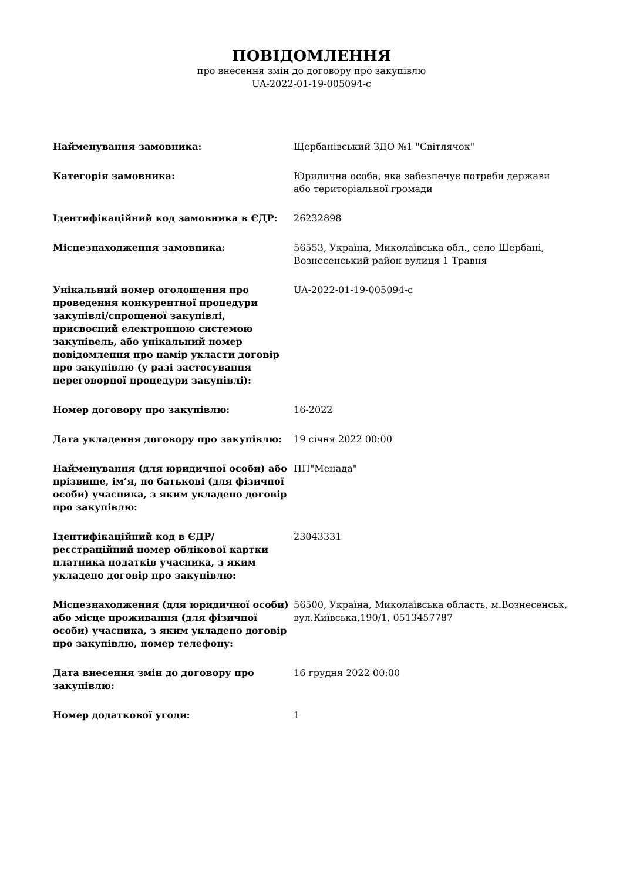ПОВІДОМЛЕННЯ
про внесення змін до договору про закупівлю
UA-2022-01-19-005094-c
| Найменування замовника: | Щербанівський ЗДО №1 "Світлячок" |
| Категорія замовника: | Юридична особа, яка забезпечує потреби держави або територіальної громади |
| Ідентифікаційний код замовника в ЄДР: | 26232898 |
| Місцезнаходження замовника: | 56553, Україна, Миколаївська обл., село Щербані, Вознесенський район вулиця 1 Травня |
| Унікальний номер оголошення про проведення конкурентної процедури закупівлі/спрощеної закупівлі, присвоєний електронною системою закупівель, або унікальний номер повідомлення про намір укласти договір про закупівлю (у разі застосування переговорної процедури закупівлі): | UA-2022-01-19-005094-c |
| Номер договору про закупівлю: | 16-2022 |
| Дата укладення договору про закупівлю: | 19 січня 2022 00:00 |
| Найменування (для юридичної особи) або прізвище, ім’я, по батькові (для фізичної особи) учасника, з яким укладено договір про закупівлю: | ПП"Менада" |
| Ідентифікаційний код в ЄДР/реєстраційний номер облікової картки платника податків учасника, з яким укладено договір про закупівлю: | 23043331 |
| Місцезнаходження (для юридичної особи) або місце проживання (для фізичної особи) учасника, з яким укладено договір про закупівлю, номер телефону: | 56500, Україна, Миколаївська область, м.Вознесенськ, вул.Київська,190/1, 0513457787 |
| Дата внесення змін до договору про закупівлю: | 16 грудня 2022 00:00 |
| Номер додаткової угоди: | 1 |